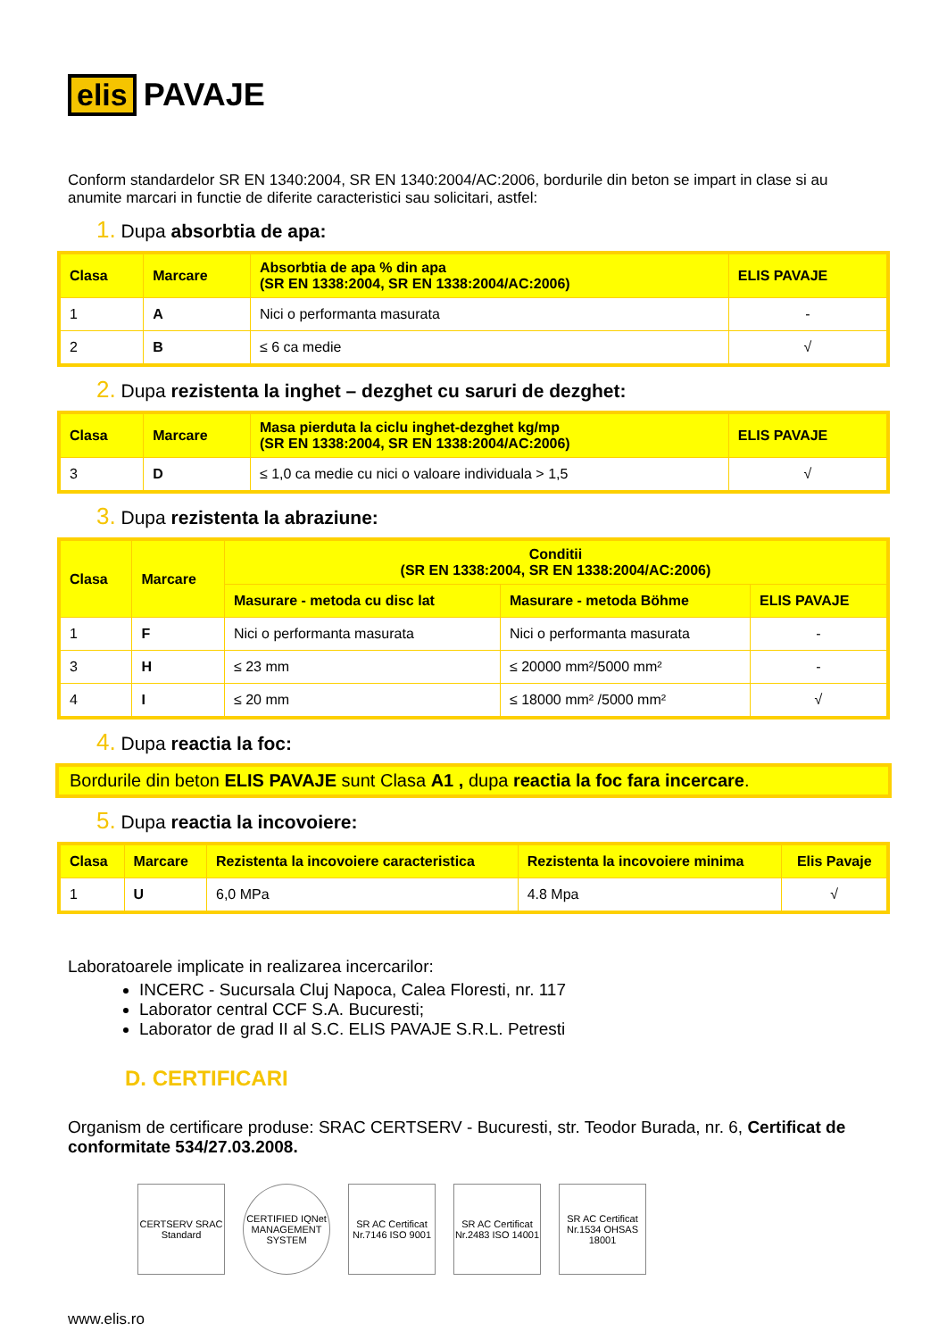elis PAVAJE
Conform standardelor SR EN 1340:2004, SR EN 1340:2004/AC:2006, bordurile din beton se impart in clase si au anumite marcari in functie de diferite caracteristici sau solicitari, astfel:
1. Dupa absorbtia de apa:
| Clasa | Marcare | Absorbtia de apa % din apa (SR EN 1338:2004, SR EN 1338:2004/AC:2006) | ELIS PAVAJE |
| --- | --- | --- | --- |
| 1 | A | Nici o performanta masurata | - |
| 2 | B | ≤ 6 ca medie | √ |
2. Dupa rezistenta la inghet – dezghet cu saruri de dezghet:
| Clasa | Marcare | Masa pierduta la ciclu inghet-dezghet kg/mp (SR EN 1338:2004, SR EN 1338:2004/AC:2006) | ELIS PAVAJE |
| --- | --- | --- | --- |
| 3 | D | ≤ 1,0 ca medie cu nici o valoare individuala > 1,5 | √ |
3. Dupa rezistenta la abraziune:
| Clasa | Marcare | Conditii (SR EN 1338:2004, SR EN 1338:2004/AC:2006) | | |
| --- | --- | --- | --- | --- |
| | | Masurare - metoda cu disc lat | Masurare - metoda Böhme | ELIS PAVAJE |
| 1 | F | Nici o performanta masurata | Nici o performanta masurata | - |
| 3 | H | ≤ 23 mm | ≤ 20000 mm²/5000 mm² | - |
| 4 | I | ≤ 20 mm | ≤ 18000 mm² /5000 mm² | √ |
4. Dupa reactia la foc:
Bordurile din beton ELIS PAVAJE sunt Clasa A1 , dupa reactia la foc fara incercare.
5. Dupa reactia la incovoiere:
| Clasa | Marcare | Rezistenta la incovoiere caracteristica | Rezistenta la incovoiere minima | Elis Pavaje |
| --- | --- | --- | --- | --- |
| 1 | U | 6,0 MPa | 4.8 Mpa | √ |
Laboratoarele implicate in realizarea incercarilor:
INCERC - Sucursala Cluj Napoca, Calea Floresti, nr. 117
Laborator central CCF S.A. Bucuresti;
Laborator de grad II al S.C. ELIS PAVAJE S.R.L. Petresti
D. CERTIFICARI
Organism de certificare produse: SRAC CERTSERV - Bucuresti, str. Teodor Burada, nr. 6, Certificat de conformitate 534/27.03.2008.
CERTSERV SRAC Standard
CERTIFIED IQNet MANAGEMENT SYSTEM
SR AC Certificat Nr.7146 ISO 9001
SR AC Certificat Nr.2483 ISO 14001
SR AC Certificat Nr.1534 OHSAS 18001
www.elis.ro